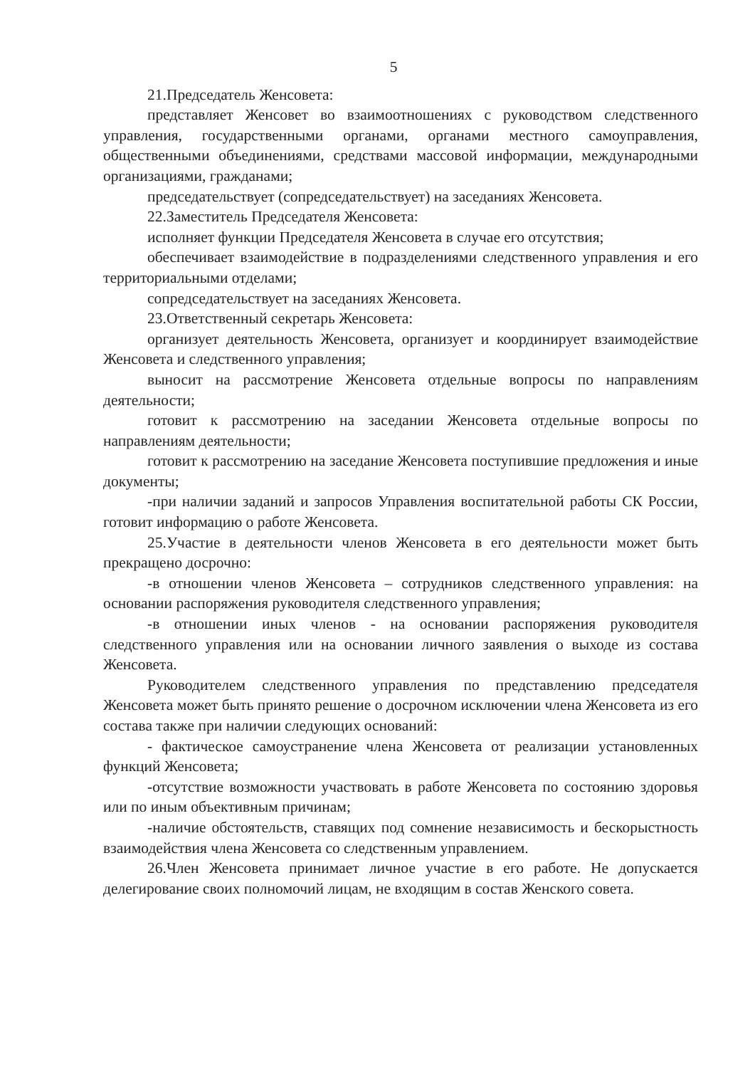5
21.Председатель Женсовета:
представляет Женсовет во взаимоотношениях с руководством следственного управления, государственными органами, органами местного самоуправления, общественными объединениями, средствами массовой информации, международными организациями, гражданами;
председательствует (сопредседательствует) на заседаниях Женсовета.
22.Заместитель Председателя Женсовета:
исполняет функции Председателя Женсовета в случае его отсутствия;
обеспечивает взаимодействие в подразделениями следственного управления и его территориальными отделами;
сопредседательствует на заседаниях Женсовета.
23.Ответственный секретарь Женсовета:
организует деятельность Женсовета, организует и координирует взаимодействие Женсовета и следственного управления;
выносит на рассмотрение Женсовета отдельные вопросы по направлениям деятельности;
готовит к рассмотрению на заседании Женсовета отдельные вопросы по направлениям деятельности;
готовит к рассмотрению на заседание Женсовета поступившие предложения и иные документы;
-при наличии заданий и запросов Управления воспитательной работы СК России, готовит информацию о работе Женсовета.
25.Участие в деятельности членов Женсовета в его деятельности может быть прекращено досрочно:
-в отношении членов Женсовета – сотрудников следственного управления: на основании распоряжения руководителя следственного управления;
-в отношении иных членов - на основании распоряжения руководителя следственного управления или на основании личного заявления о выходе из состава Женсовета.
Руководителем следственного управления по представлению председателя Женсовета может быть принято решение о досрочном исключении члена Женсовета из его состава также при наличии следующих оснований:
- фактическое самоустранение члена Женсовета от реализации установленных функций Женсовета;
-отсутствие возможности участвовать в работе Женсовета по состоянию здоровья или по иным объективным причинам;
-наличие обстоятельств, ставящих под сомнение независимость и бескорыстность взаимодействия члена Женсовета со следственным управлением.
26.Член Женсовета принимает личное участие в его работе. Не допускается делегирование своих полномочий лицам, не входящим в состав Женского совета.